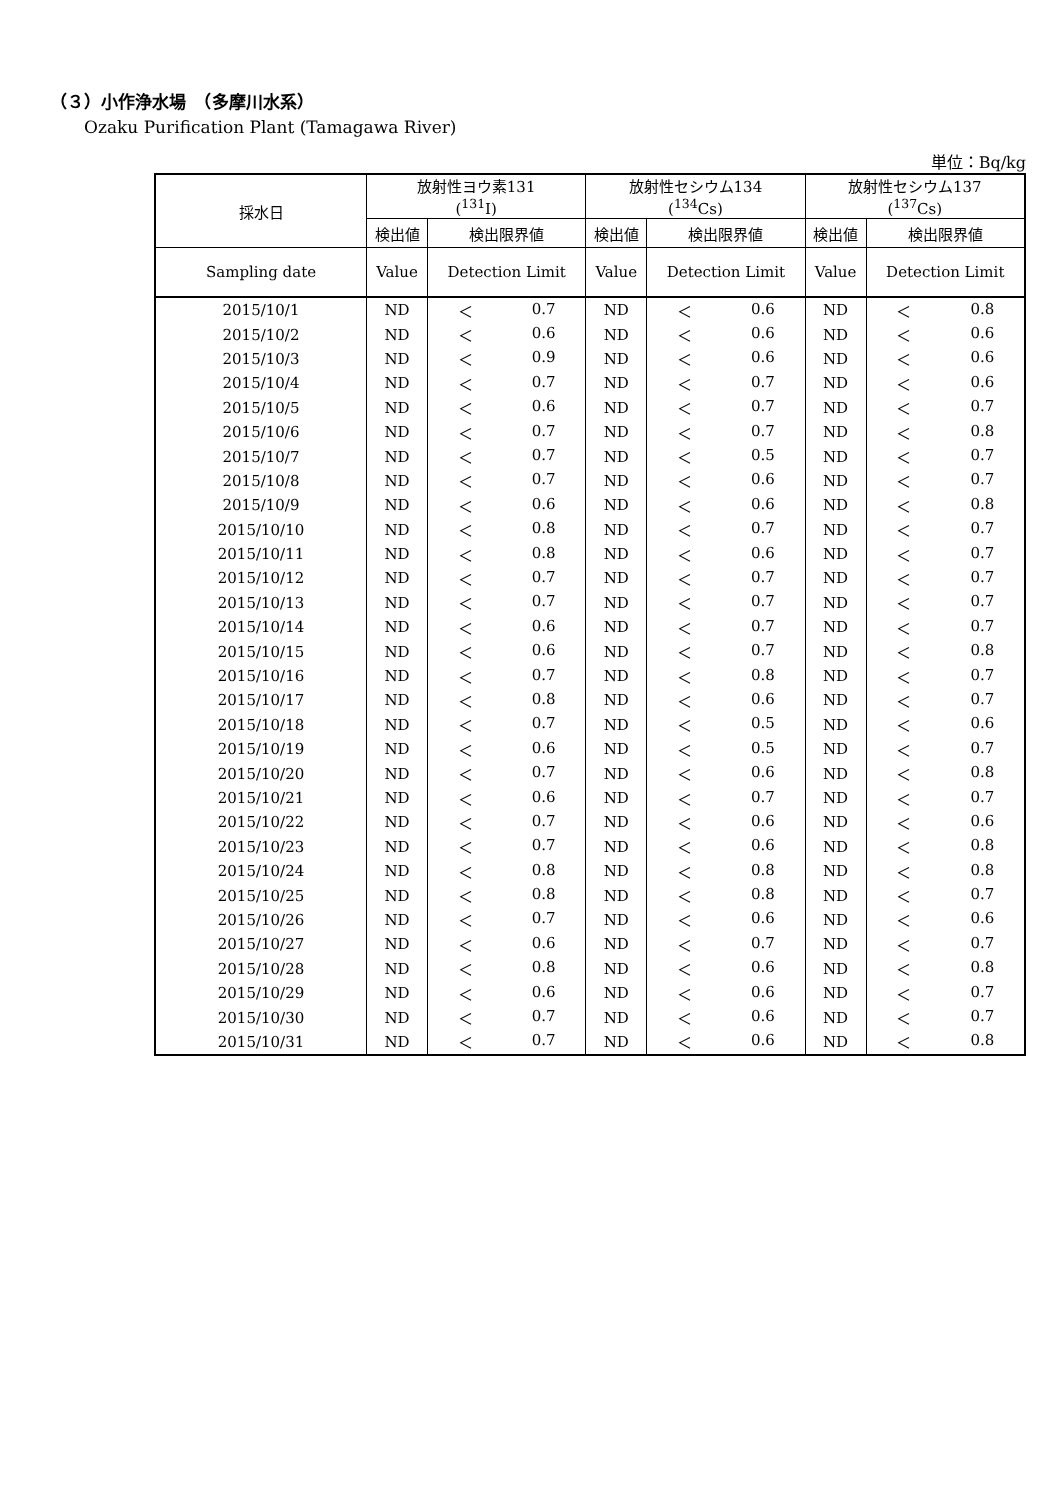（３）小作浄水場　（多摩川水系）
Ozaku Purification Plant (Tamagawa River)
単位：Bq/kg
| 採水日 | 放射性ヨウ素131 (<sup>131</sup>I) | | 放射性セシウム134 (<sup>134</sup>Cs) | | 放射性セシウム137 (<sup>137</sup>Cs) | |
| --- | --- | --- | --- | --- | --- | --- |
| | 検出値 | 検出限界値 | 検出値 | 検出限界値 | 検出値 | 検出限界値 |
| Sampling date | Value | Detection Limit | Value | Detection Limit | Value | Detection Limit |
| 2015/10/1 | ND | ＜ 0.7 | ND | ＜ 0.6 | ND | ＜ 0.8 |
| 2015/10/2 | ND | ＜ 0.6 | ND | ＜ 0.6 | ND | ＜ 0.6 |
| 2015/10/3 | ND | ＜ 0.9 | ND | ＜ 0.6 | ND | ＜ 0.6 |
| 2015/10/4 | ND | ＜ 0.7 | ND | ＜ 0.7 | ND | ＜ 0.6 |
| 2015/10/5 | ND | ＜ 0.6 | ND | ＜ 0.7 | ND | ＜ 0.7 |
| 2015/10/6 | ND | ＜ 0.7 | ND | ＜ 0.7 | ND | ＜ 0.8 |
| 2015/10/7 | ND | ＜ 0.7 | ND | ＜ 0.5 | ND | ＜ 0.7 |
| 2015/10/8 | ND | ＜ 0.7 | ND | ＜ 0.6 | ND | ＜ 0.7 |
| 2015/10/9 | ND | ＜ 0.6 | ND | ＜ 0.6 | ND | ＜ 0.8 |
| 2015/10/10 | ND | ＜ 0.8 | ND | ＜ 0.7 | ND | ＜ 0.7 |
| 2015/10/11 | ND | ＜ 0.8 | ND | ＜ 0.6 | ND | ＜ 0.7 |
| 2015/10/12 | ND | ＜ 0.7 | ND | ＜ 0.7 | ND | ＜ 0.7 |
| 2015/10/13 | ND | ＜ 0.7 | ND | ＜ 0.7 | ND | ＜ 0.7 |
| 2015/10/14 | ND | ＜ 0.6 | ND | ＜ 0.7 | ND | ＜ 0.7 |
| 2015/10/15 | ND | ＜ 0.6 | ND | ＜ 0.7 | ND | ＜ 0.8 |
| 2015/10/16 | ND | ＜ 0.7 | ND | ＜ 0.8 | ND | ＜ 0.7 |
| 2015/10/17 | ND | ＜ 0.8 | ND | ＜ 0.6 | ND | ＜ 0.7 |
| 2015/10/18 | ND | ＜ 0.7 | ND | ＜ 0.5 | ND | ＜ 0.6 |
| 2015/10/19 | ND | ＜ 0.6 | ND | ＜ 0.5 | ND | ＜ 0.7 |
| 2015/10/20 | ND | ＜ 0.7 | ND | ＜ 0.6 | ND | ＜ 0.8 |
| 2015/10/21 | ND | ＜ 0.6 | ND | ＜ 0.7 | ND | ＜ 0.7 |
| 2015/10/22 | ND | ＜ 0.7 | ND | ＜ 0.6 | ND | ＜ 0.6 |
| 2015/10/23 | ND | ＜ 0.7 | ND | ＜ 0.6 | ND | ＜ 0.8 |
| 2015/10/24 | ND | ＜ 0.8 | ND | ＜ 0.8 | ND | ＜ 0.8 |
| 2015/10/25 | ND | ＜ 0.8 | ND | ＜ 0.8 | ND | ＜ 0.7 |
| 2015/10/26 | ND | ＜ 0.7 | ND | ＜ 0.6 | ND | ＜ 0.6 |
| 2015/10/27 | ND | ＜ 0.6 | ND | ＜ 0.7 | ND | ＜ 0.7 |
| 2015/10/28 | ND | ＜ 0.8 | ND | ＜ 0.6 | ND | ＜ 0.8 |
| 2015/10/29 | ND | ＜ 0.6 | ND | ＜ 0.6 | ND | ＜ 0.7 |
| 2015/10/30 | ND | ＜ 0.7 | ND | ＜ 0.6 | ND | ＜ 0.7 |
| 2015/10/31 | ND | ＜ 0.7 | ND | ＜ 0.6 | ND | ＜ 0.8 |